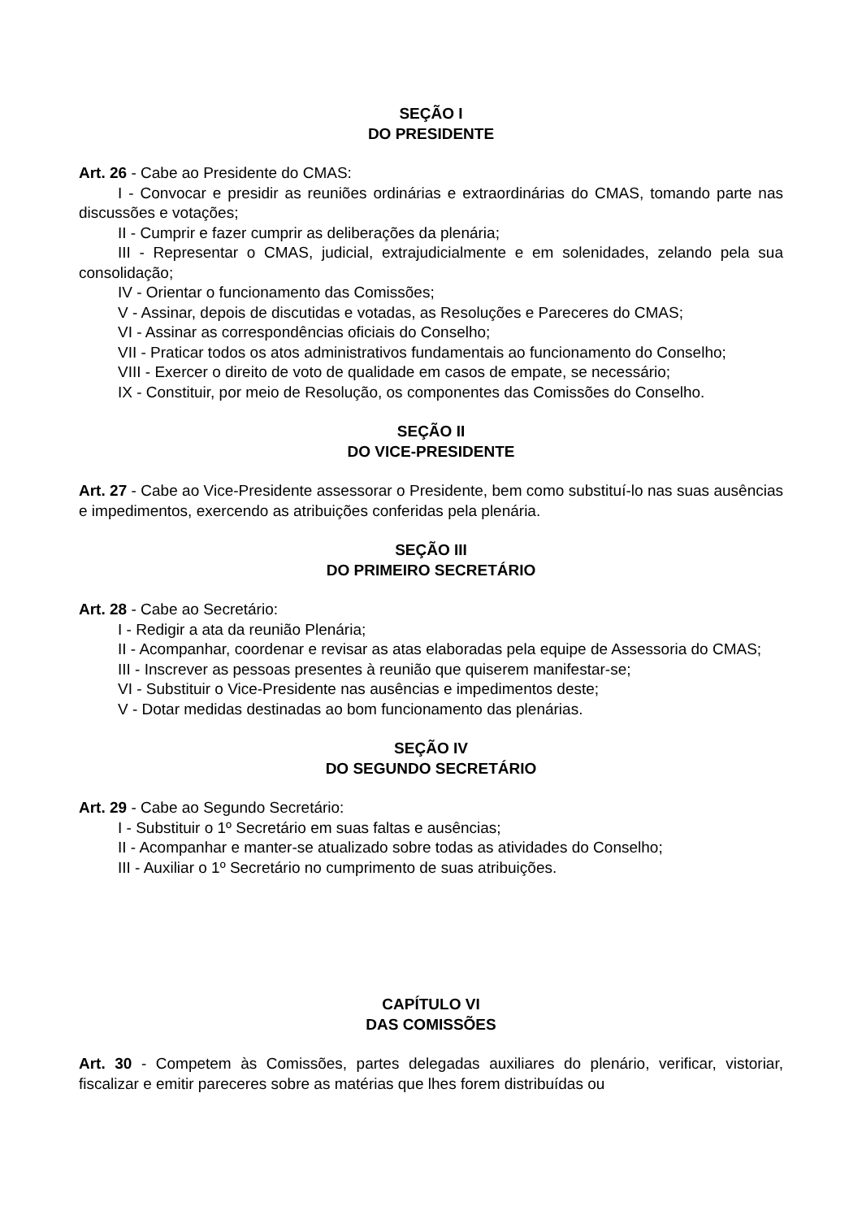SEÇÃO I
DO PRESIDENTE
Art. 26 - Cabe ao Presidente do CMAS:
I - Convocar e presidir as reuniões ordinárias e extraordinárias do CMAS, tomando parte nas discussões e votações;
II - Cumprir e fazer cumprir as deliberações da plenária;
III - Representar o CMAS, judicial, extrajudicialmente e em solenidades, zelando pela sua consolidação;
IV - Orientar o funcionamento das Comissões;
V - Assinar, depois de discutidas e votadas, as Resoluções e Pareceres do CMAS;
VI - Assinar as correspondências oficiais do Conselho;
VII - Praticar todos os atos administrativos fundamentais ao funcionamento do Conselho;
VIII - Exercer o direito de voto de qualidade em casos de empate, se necessário;
IX - Constituir, por meio de Resolução, os componentes das Comissões do Conselho.
SEÇÃO II
DO VICE-PRESIDENTE
Art. 27 - Cabe ao Vice-Presidente assessorar o Presidente, bem como substituí-lo nas suas ausências e impedimentos, exercendo as atribuições conferidas pela plenária.
SEÇÃO III
DO PRIMEIRO SECRETÁRIO
Art. 28 - Cabe ao Secretário:
I - Redigir a ata da reunião Plenária;
II - Acompanhar, coordenar e revisar as atas elaboradas pela equipe de Assessoria do CMAS;
III - Inscrever as pessoas presentes à reunião que quiserem manifestar-se;
VI - Substituir o Vice-Presidente nas ausências e impedimentos deste;
V - Dotar medidas destinadas ao bom funcionamento das plenárias.
SEÇÃO IV
DO SEGUNDO SECRETÁRIO
Art. 29 - Cabe ao Segundo Secretário:
I - Substituir o 1º Secretário em suas faltas e ausências;
II - Acompanhar e manter-se atualizado sobre todas as atividades do Conselho;
III - Auxiliar o 1º Secretário no cumprimento de suas atribuições.
CAPÍTULO VI
DAS COMISSÕES
Art. 30 - Competem às Comissões, partes delegadas auxiliares do plenário, verificar, vistoriar, fiscalizar e emitir pareceres sobre as matérias que lhes forem distribuídas ou